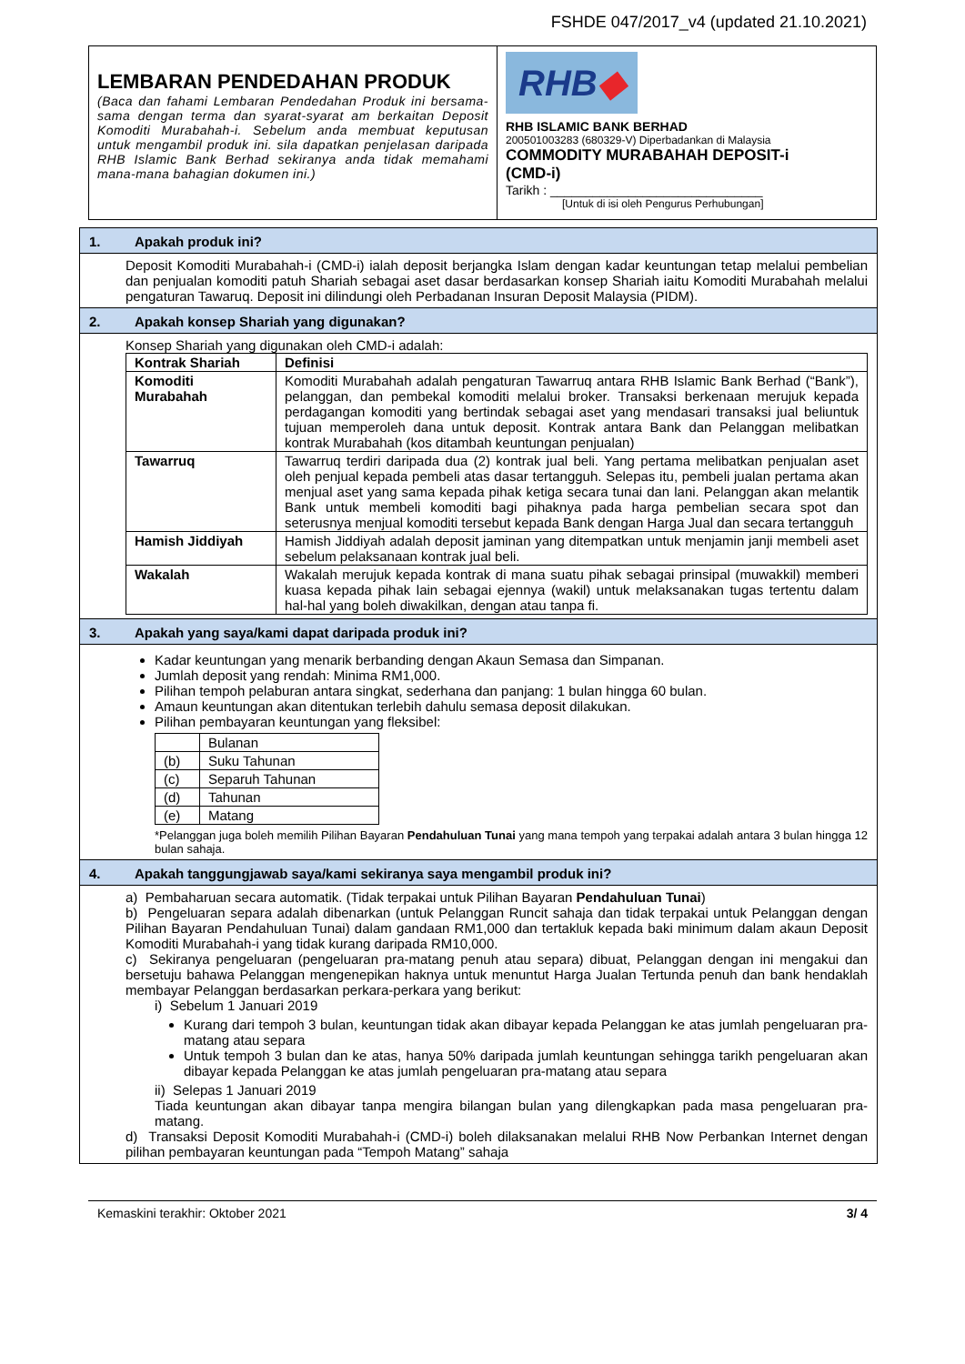FSHDE 047/2017_v4 (updated 21.10.2021)
LEMBARAN PENDEDAHAN PRODUK
(Baca dan fahami Lembaran Pendedahan Produk ini bersama-sama dengan terma dan syarat-syarat am berkaitan Deposit Komoditi Murabahah-i. Sebelum anda membuat keputusan untuk mengambil produk ini. sila dapatkan penjelasan daripada RHB Islamic Bank Berhad sekiranya anda tidak memahami mana-mana bahagian dokumen ini.)
RHB◆
RHB ISLAMIC BANK BERHAD
200501003283 (680329-V) Diperbadankan di Malaysia
COMMODITY MURABAHAH DEPOSIT-i
(CMD-i)
Tarikh : ______________________________
[Untuk di isi oleh Pengurus Perhubungan]
1. Apakah produk ini?
Deposit Komoditi Murabahah-i (CMD-i) ialah deposit berjangka Islam dengan kadar keuntungan tetap melalui pembelian dan penjualan komoditi patuh Shariah sebagai aset dasar berdasarkan konsep Shariah iaitu Komoditi Murabahah melalui pengaturan Tawaruq. Deposit ini dilindungi oleh Perbadanan Insuran Deposit Malaysia (PIDM).
2. Apakah konsep Shariah yang digunakan?
Konsep Shariah yang digunakan oleh CMD-i adalah:
| Kontrak Shariah | Definisi |
| --- | --- |
| Komoditi Murabahah | Komoditi Murabahah adalah pengaturan Tawarruq antara RHB Islamic Bank Berhad (“Bank”), pelanggan, dan pembekal komoditi melalui broker. Transaksi berkenaan merujuk kepada perdagangan komoditi yang bertindak sebagai aset yang mendasari transaksi jual beliuntuk tujuan memperoleh dana untuk deposit. Kontrak antara Bank dan Pelanggan melibatkan kontrak Murabahah (kos ditambah keuntungan penjualan) |
| Tawarruq | Tawarruq terdiri daripada dua (2) kontrak jual beli. Yang pertama melibatkan penjualan aset oleh penjual kepada pembeli atas dasar tertangguh. Selepas itu, pembeli jualan pertama akan menjual aset yang sama kepada pihak ketiga secara tunai dan lani. Pelanggan akan melantik Bank untuk membeli komoditi bagi pihaknya pada harga pembelian secara spot dan seterusnya menjual komoditi tersebut kepada Bank dengan Harga Jual dan secara tertangguh |
| Hamish Jiddiyah | Hamish Jiddiyah adalah deposit jaminan yang ditempatkan untuk menjamin janji membeli aset sebelum pelaksanaan kontrak jual beli. |
| Wakalah | Wakalah merujuk kepada kontrak di mana suatu pihak sebagai prinsipal (muwakkil) memberi kuasa kepada pihak lain sebagai ejennya (wakil) untuk melaksanakan tugas tertentu dalam hal-hal yang boleh diwakilkan, dengan atau tanpa fi. |
3. Apakah yang saya/kami dapat daripada produk ini?
Kadar keuntungan yang menarik berbanding dengan Akaun Semasa dan Simpanan.
Jumlah deposit yang rendah: Minima RM1,000.
Pilihan tempoh pelaburan antara singkat, sederhana dan panjang: 1 bulan hingga 60 bulan.
Amaun keuntungan akan ditentukan terlebih dahulu semasa deposit dilakukan.
Pilihan pembayaran keuntungan yang fleksibel:
| | Bulanan |
| (b) | Suku Tahunan |
| (c) | Separuh Tahunan |
| (d) | Tahunan |
| (e) | Matang |
*Pelanggan juga boleh memilih Pilihan Bayaran Pendahuluan Tunai yang mana tempoh yang terpakai adalah antara 3 bulan hingga 12 bulan sahaja.
4. Apakah tanggungjawab saya/kami sekiranya saya mengambil produk ini?
a) Pembaharuan secara automatik. (Tidak terpakai untuk Pilihan Bayaran Pendahuluan Tunai)
b) Pengeluaran separa adalah dibenarkan (untuk Pelanggan Runcit sahaja dan tidak terpakai untuk Pelanggan dengan Pilihan Bayaran Pendahuluan Tunai) dalam gandaan RM1,000 dan tertakluk kepada baki minimum dalam akaun Deposit Komoditi Murabahah-i yang tidak kurang daripada RM10,000.
c) Sekiranya pengeluaran (pengeluaran pra-matang penuh atau separa) dibuat, Pelanggan dengan ini mengakui dan bersetuju bahawa Pelanggan mengenepikan haknya untuk menuntut Harga Jualan Tertunda penuh dan bank hendaklah membayar Pelanggan berdasarkan perkara-perkara yang berikut:
i) Sebelum 1 Januari 2019
Kurang dari tempoh 3 bulan, keuntungan tidak akan dibayar kepada Pelanggan ke atas jumlah pengeluaran pra-matang atau separa
Untuk tempoh 3 bulan dan ke atas, hanya 50% daripada jumlah keuntungan sehingga tarikh pengeluaran akan dibayar kepada Pelanggan ke atas jumlah pengeluaran pra-matang atau separa
ii) Selepas 1 Januari 2019
Tiada keuntungan akan dibayar tanpa mengira bilangan bulan yang dilengkapkan pada masa pengeluaran pra-matang.
d) Transaksi Deposit Komoditi Murabahah-i (CMD-i) boleh dilaksanakan melalui RHB Now Perbankan Internet dengan pilihan pembayaran keuntungan pada “Tempoh Matang” sahaja
Kemaskini terakhir: Oktober 2021 3/ 4